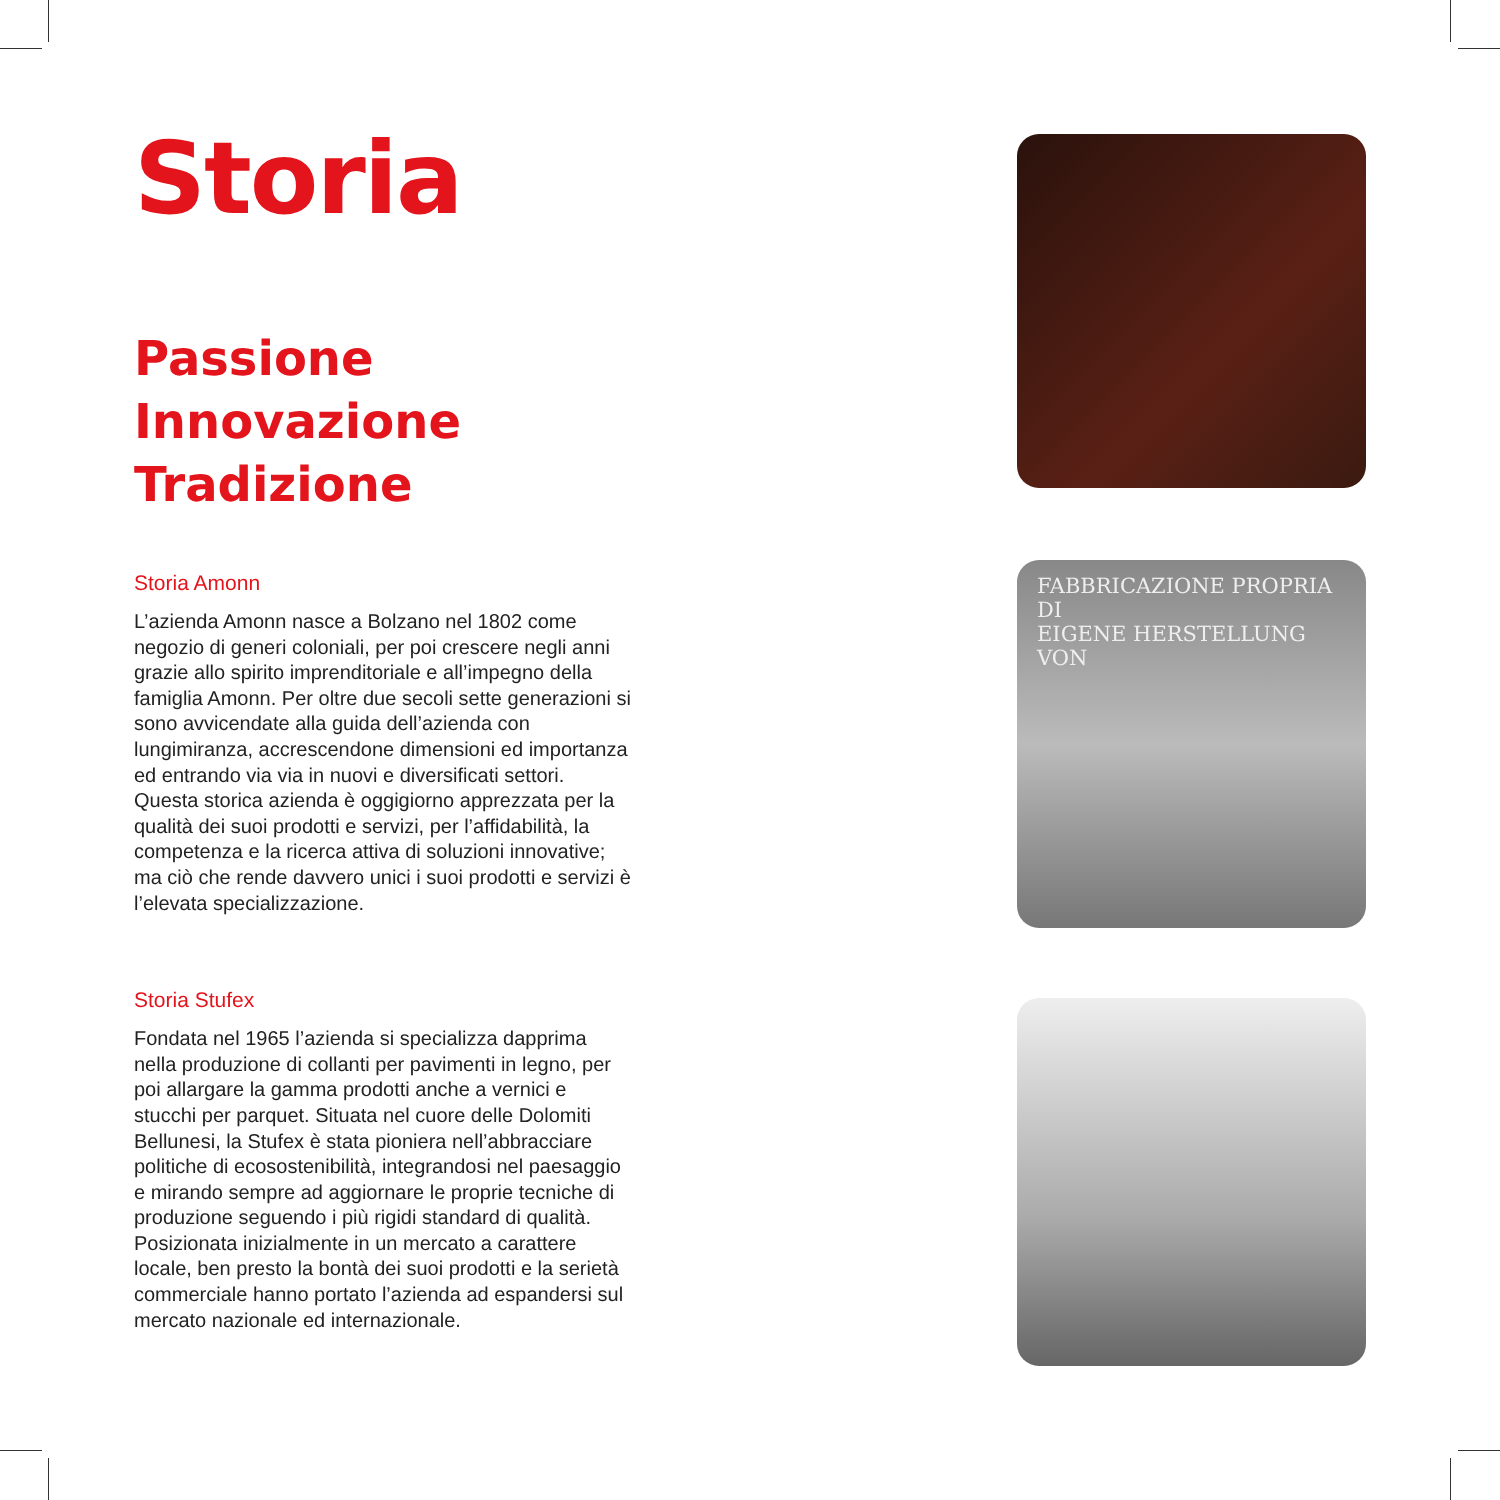Storia
Passione
Innovazione
Tradizione
Storia Amonn
L’azienda Amonn nasce a Bolzano nel 1802 come negozio di generi coloniali, per poi crescere negli anni grazie allo spirito imprenditoriale e all’impegno della famiglia Amonn. Per oltre due secoli sette generazioni si sono avvicendate alla guida dell’azienda con lungimiranza, accrescendone dimensioni ed importanza ed entrando via via in nuovi e diversificati settori.
Questa storica azienda è oggigiorno apprezzata per la qualità dei suoi prodotti e servizi, per l’affidabilità, la competenza e la ricerca attiva di soluzioni innovative; ma ciò che rende davvero unici i suoi prodotti e servizi è l’elevata specializzazione.
Storia Stufex
Fondata nel 1965 l’azienda si specializza dapprima nella produzione di collanti per pavimenti in legno, per poi allargare la gamma prodotti anche a vernici e stucchi per parquet. Situata nel cuore delle Dolomiti Bellunesi, la Stufex è stata pioniera nell’abbracciare politiche di ecosostenibilità, integrandosi nel paesaggio e mirando sempre ad aggiornare le proprie tecniche di produzione seguendo i più rigidi standard di qualità. Posizionata inizialmente in un mercato a carattere locale, ben presto la bontà dei suoi prodotti e la serietà commerciale hanno portato l’azienda ad espandersi sul mercato nazionale ed internazionale.
FABBRICAZIONE PROPRIA DI
EIGENE HERSTELLUNG VON